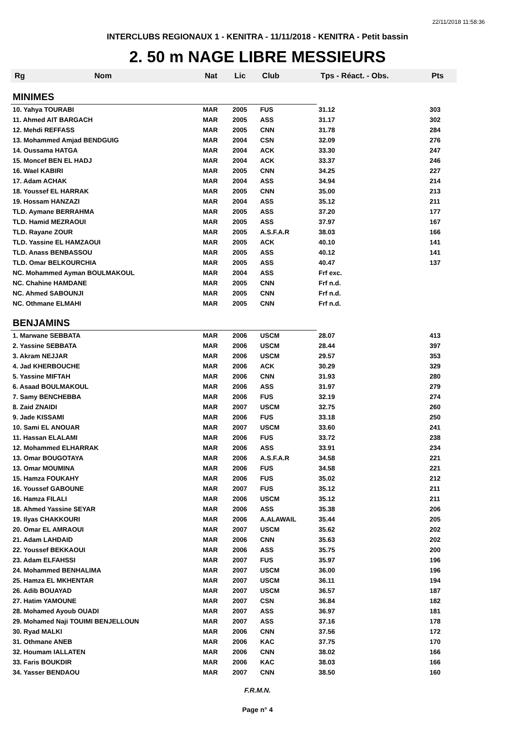22/11/2018 11:58:36
INTERCLUBS REGIONAUX 1 - KENITRA - 11/11/2018 - KENITRA - Petit bassin
2. 50 m NAGE LIBRE MESSIEURS
| Rg | Nom | Nat | Lic | Club | Tps - Réact. - Obs. | Pts |
| --- | --- | --- | --- | --- | --- | --- |
| MINIMES | | | | | | |
| 10. Yahya TOURABI | | MAR | 2005 | FUS | 31.12 | 303 |
| 11. Ahmed AIT BARGACH | | MAR | 2005 | ASS | 31.17 | 302 |
| 12. Mehdi REFFASS | | MAR | 2005 | CNN | 31.78 | 284 |
| 13. Mohammed Amjad BENDGUIG | | MAR | 2004 | CSN | 32.09 | 276 |
| 14. Oussama HATGA | | MAR | 2004 | ACK | 33.30 | 247 |
| 15. Moncef BEN EL HADJ | | MAR | 2004 | ACK | 33.37 | 246 |
| 16. Wael KABIRI | | MAR | 2005 | CNN | 34.25 | 227 |
| 17. Adam ACHAK | | MAR | 2004 | ASS | 34.94 | 214 |
| 18. Youssef EL HARRAK | | MAR | 2005 | CNN | 35.00 | 213 |
| 19. Hossam HANZAZI | | MAR | 2004 | ASS | 35.12 | 211 |
| TLD. Aymane BERRAHMA | | MAR | 2005 | ASS | 37.20 | 177 |
| TLD. Hamid MEZRAOUI | | MAR | 2005 | ASS | 37.97 | 167 |
| TLD. Rayane ZOUR | | MAR | 2005 | A.S.F.A.R | 38.03 | 166 |
| TLD. Yassine EL HAMZAOUI | | MAR | 2005 | ACK | 40.10 | 141 |
| TLD. Anass BENBASSOU | | MAR | 2005 | ASS | 40.12 | 141 |
| TLD. Omar BELKOURCHIA | | MAR | 2005 | ASS | 40.47 | 137 |
| NC. Mohammed Ayman BOULMAKOUL | | MAR | 2004 | ASS | Frf exc. | |
| NC. Chahine HAMDANE | | MAR | 2005 | CNN | Frf n.d. | |
| NC. Ahmed SABOUNJI | | MAR | 2005 | CNN | Frf n.d. | |
| NC. Othmane ELMAHI | | MAR | 2005 | CNN | Frf n.d. | |
| BENJAMINS | | | | | | |
| 1. Marwane SEBBATA | | MAR | 2006 | USCM | 28.07 | 413 |
| 2. Yassine SEBBATA | | MAR | 2006 | USCM | 28.44 | 397 |
| 3. Akram NEJJAR | | MAR | 2006 | USCM | 29.57 | 353 |
| 4. Jad KHERBOUCHE | | MAR | 2006 | ACK | 30.29 | 329 |
| 5. Yassine MIFTAH | | MAR | 2006 | CNN | 31.93 | 280 |
| 6. Asaad BOULMAKOUL | | MAR | 2006 | ASS | 31.97 | 279 |
| 7. Samy BENCHEBBA | | MAR | 2006 | FUS | 32.19 | 274 |
| 8. Zaid ZNAIDI | | MAR | 2007 | USCM | 32.75 | 260 |
| 9. Jade KISSAMI | | MAR | 2006 | FUS | 33.18 | 250 |
| 10. Sami EL ANOUAR | | MAR | 2007 | USCM | 33.60 | 241 |
| 11. Hassan ELALAMI | | MAR | 2006 | FUS | 33.72 | 238 |
| 12. Mohammed ELHARRAK | | MAR | 2006 | ASS | 33.91 | 234 |
| 13. Omar BOUGOTAYA | | MAR | 2006 | A.S.F.A.R | 34.58 | 221 |
| 13. Omar MOUMINA | | MAR | 2006 | FUS | 34.58 | 221 |
| 15. Hamza FOUKAHY | | MAR | 2006 | FUS | 35.02 | 212 |
| 16. Youssef GABOUNE | | MAR | 2007 | FUS | 35.12 | 211 |
| 16. Hamza FILALI | | MAR | 2006 | USCM | 35.12 | 211 |
| 18. Ahmed Yassine SEYAR | | MAR | 2006 | ASS | 35.38 | 206 |
| 19. Ilyas CHAKKOURI | | MAR | 2006 | A.ALAWAIL | 35.44 | 205 |
| 20. Omar EL AMRAOUI | | MAR | 2007 | USCM | 35.62 | 202 |
| 21. Adam LAHDAID | | MAR | 2006 | CNN | 35.63 | 202 |
| 22. Youssef BEKKAOUI | | MAR | 2006 | ASS | 35.75 | 200 |
| 23. Adam ELFAHSSI | | MAR | 2007 | FUS | 35.97 | 196 |
| 24. Mohammed BENHALIMA | | MAR | 2007 | USCM | 36.00 | 196 |
| 25. Hamza EL MKHENTAR | | MAR | 2007 | USCM | 36.11 | 194 |
| 26. Adib BOUAYAD | | MAR | 2007 | USCM | 36.57 | 187 |
| 27. Hatim YAMOUNE | | MAR | 2007 | CSN | 36.84 | 182 |
| 28. Mohamed Ayoub OUADI | | MAR | 2007 | ASS | 36.97 | 181 |
| 29. Mohamed Naji TOUIMI BENJELLOUN | | MAR | 2007 | ASS | 37.16 | 178 |
| 30. Ryad MALKI | | MAR | 2006 | CNN | 37.56 | 172 |
| 31. Othmane ANEB | | MAR | 2006 | KAC | 37.75 | 170 |
| 32. Houmam IALLATEN | | MAR | 2006 | CNN | 38.02 | 166 |
| 33. Faris BOUKDIR | | MAR | 2006 | KAC | 38.03 | 166 |
| 34. Yasser BENDAOU | | MAR | 2007 | CNN | 38.50 | 160 |
F.R.M.N.
Page n° 4